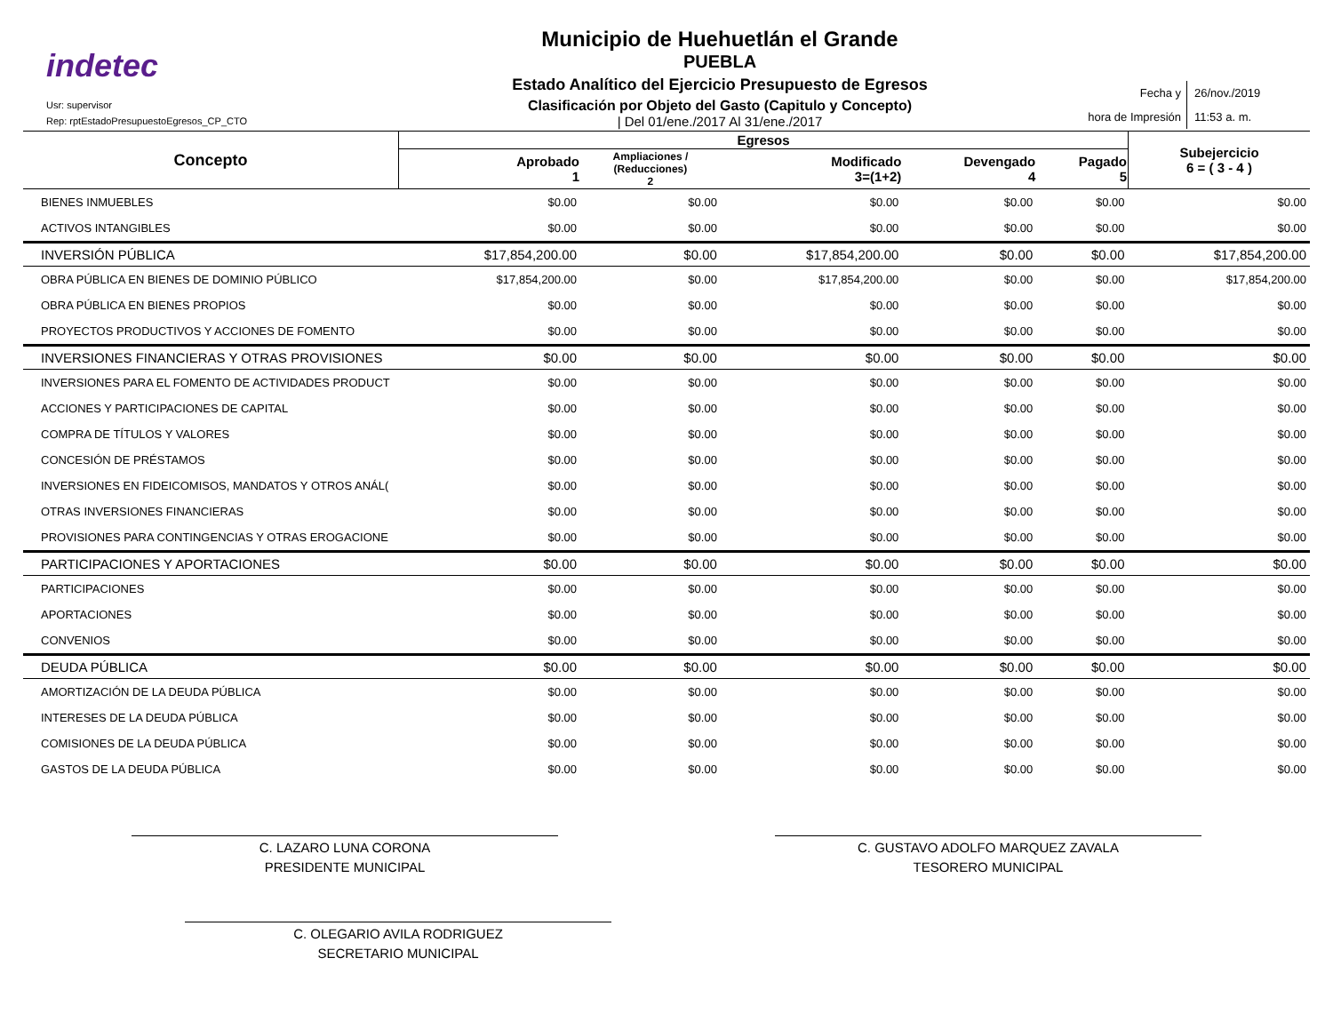indetec
Usr: supervisor
Rep: rptEstadoPresupuestoEgresos_CP_CTO
Municipio de Huehuetlán el Grande
PUEBLA
Estado Analítico del Ejercicio Presupuesto de Egresos
Clasificación por Objeto del Gasto (Capitulo y Concepto)
| Del 01/ene./2017 Al 31/ene./2017
Fecha y
hora de Impresión
26/nov./2019
11:53 a. m.
| Concepto | Egresos | | | | | Subejercicio 6 = ( 3 - 4 ) |
| --- | --- | --- | --- | --- | --- | --- |
| | Aprobado 1 | Ampliaciones / (Reducciones) 2 | Modificado 3=(1+2) | Devengado 4 | Pagado 5 | |
| BIENES INMUEBLES | $0.00 | $0.00 | $0.00 | $0.00 | $0.00 | $0.00 |
| ACTIVOS INTANGIBLES | $0.00 | $0.00 | $0.00 | $0.00 | $0.00 | $0.00 |
| INVERSIÓN PÚBLICA | $17,854,200.00 | $0.00 | $17,854,200.00 | $0.00 | $0.00 | $17,854,200.00 |
| OBRA PÚBLICA EN BIENES DE DOMINIO PÚBLICO | $17,854,200.00 | $0.00 | $17,854,200.00 | $0.00 | $0.00 | $17,854,200.00 |
| OBRA PÚBLICA EN BIENES PROPIOS | $0.00 | $0.00 | $0.00 | $0.00 | $0.00 | $0.00 |
| PROYECTOS PRODUCTIVOS Y ACCIONES DE FOMENTO | $0.00 | $0.00 | $0.00 | $0.00 | $0.00 | $0.00 |
| INVERSIONES FINANCIERAS Y OTRAS PROVISIONES | $0.00 | $0.00 | $0.00 | $0.00 | $0.00 | $0.00 |
| INVERSIONES PARA EL FOMENTO DE ACTIVIDADES PRODUCT | $0.00 | $0.00 | $0.00 | $0.00 | $0.00 | $0.00 |
| ACCIONES Y PARTICIPACIONES DE CAPITAL | $0.00 | $0.00 | $0.00 | $0.00 | $0.00 | $0.00 |
| COMPRA DE TÍTULOS Y VALORES | $0.00 | $0.00 | $0.00 | $0.00 | $0.00 | $0.00 |
| CONCESIÓN DE PRÉSTAMOS | $0.00 | $0.00 | $0.00 | $0.00 | $0.00 | $0.00 |
| INVERSIONES EN FIDEICOMISOS, MANDATOS Y OTROS ANÁL( | $0.00 | $0.00 | $0.00 | $0.00 | $0.00 | $0.00 |
| OTRAS INVERSIONES FINANCIERAS | $0.00 | $0.00 | $0.00 | $0.00 | $0.00 | $0.00 |
| PROVISIONES PARA CONTINGENCIAS Y OTRAS EROGACIONE | $0.00 | $0.00 | $0.00 | $0.00 | $0.00 | $0.00 |
| PARTICIPACIONES Y APORTACIONES | $0.00 | $0.00 | $0.00 | $0.00 | $0.00 | $0.00 |
| PARTICIPACIONES | $0.00 | $0.00 | $0.00 | $0.00 | $0.00 | $0.00 |
| APORTACIONES | $0.00 | $0.00 | $0.00 | $0.00 | $0.00 | $0.00 |
| CONVENIOS | $0.00 | $0.00 | $0.00 | $0.00 | $0.00 | $0.00 |
| DEUDA PÚBLICA | $0.00 | $0.00 | $0.00 | $0.00 | $0.00 | $0.00 |
| AMORTIZACIÓN DE LA DEUDA PÚBLICA | $0.00 | $0.00 | $0.00 | $0.00 | $0.00 | $0.00 |
| INTERESES DE LA DEUDA PÚBLICA | $0.00 | $0.00 | $0.00 | $0.00 | $0.00 | $0.00 |
| COMISIONES DE LA DEUDA PÚBLICA | $0.00 | $0.00 | $0.00 | $0.00 | $0.00 | $0.00 |
| GASTOS DE LA DEUDA PÚBLICA | $0.00 | $0.00 | $0.00 | $0.00 | $0.00 | $0.00 |
C. LAZARO LUNA CORONA
PRESIDENTE MUNICIPAL
C. GUSTAVO ADOLFO MARQUEZ ZAVALA
TESORERO MUNICIPAL
C. OLEGARIO AVILA RODRIGUEZ
SECRETARIO MUNICIPAL